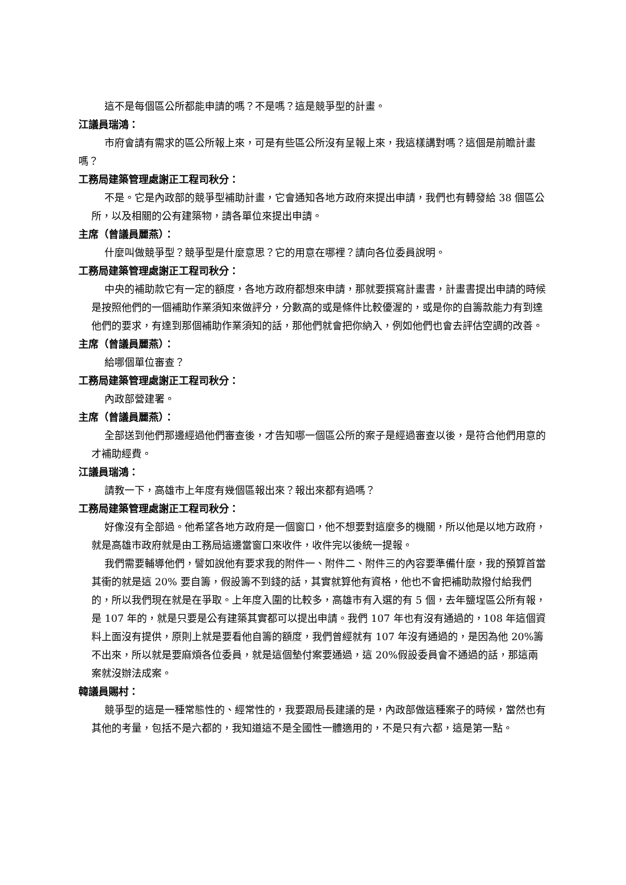這不是每個區公所都能申請的嗎？不是嗎？這是競爭型的計畫。
江議員瑞鴻：
市府會請有需求的區公所報上來，可是有些區公所沒有呈報上來，我這樣講對嗎？這個是前瞻計畫嗎？
工務局建築管理處謝正工程司秋分：
不是。它是內政部的競爭型補助計畫，它會通知各地方政府來提出申請，我們也有轉發給 38 個區公所，以及相關的公有建築物，請各單位來提出申請。
主席（曾議員麗燕）：
什麼叫做競爭型？競爭型是什麼意思？它的用意在哪裡？請向各位委員說明。
工務局建築管理處謝正工程司秋分：
中央的補助款它有一定的額度，各地方政府都想來申請，那就要撰寫計畫書，計畫書提出申請的時候是按照他們的一個補助作業須知來做評分，分數高的或是條件比較優渥的，或是你的自籌款能力有到達他們的要求，有達到那個補助作業須知的話，那他們就會把你納入，例如他們也會去評估空調的改善。
主席（曾議員麗燕）：
給哪個單位審查？
工務局建築管理處謝正工程司秋分：
內政部營建署。
主席（曾議員麗燕）：
全部送到他們那邊經過他們審查後，才告知哪一個區公所的案子是經過審查以後，是符合他們用意的才補助經費。
江議員瑞鴻：
請教一下，高雄市上年度有幾個區報出來？報出來都有過嗎？
工務局建築管理處謝正工程司秋分：
好像沒有全部過。他希望各地方政府是一個窗口，他不想要對這麼多的機關，所以他是以地方政府，就是高雄市政府就是由工務局這邊當窗口來收件，收件完以後統一提報。
我們需要輔導他們，譬如說他有要求我的附件一、附件二、附件三的內容要準備什麼，我的預算首當其衝的就是這 20% 要自籌，假設籌不到錢的話，其實就算他有資格，他也不會把補助款撥付給我們的，所以我們現在就是在爭取。上年度入圍的比較多，高雄市有入選的有 5 個，去年鹽埕區公所有報，是 107 年的，就是只要是公有建築其實都可以提出申請。我們 107 年也有沒有通過的，108 年這個資料上面沒有提供，原則上就是要看他自籌的額度，我們曾經就有 107 年沒有通過的，是因為他 20%籌不出來，所以就是要麻煩各位委員，就是這個墊付案要通過，這 20%假設委員會不通過的話，那這兩案就沒辦法成案。
韓議員賜村：
競爭型的這是一種常態性的、經常性的，我要跟局長建議的是，內政部做這種案子的時候，當然也有其他的考量，包括不是六都的，我知道這不是全國性一體適用的，不是只有六都，這是第一點。